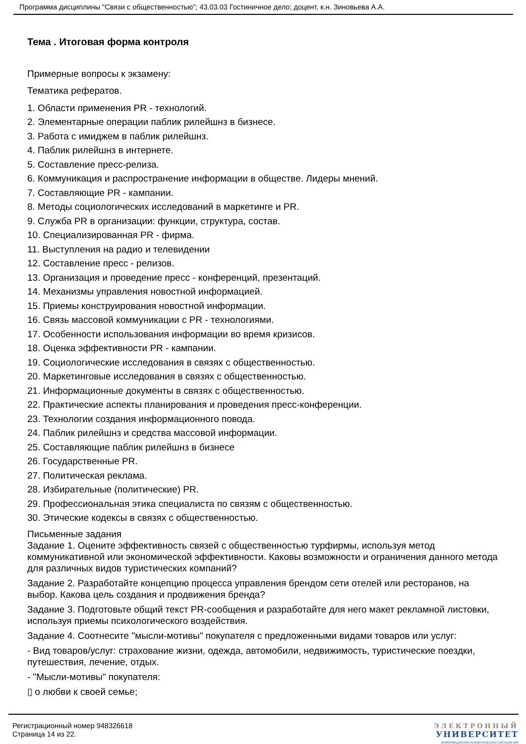Программа дисциплины "Связи с общественностью"; 43.03.03 Гостиничное дело; доцент, к.н. Зиновьева А.А.
Тема . Итоговая форма контроля
Примерные вопросы к экзамену:
Тематика рефератов.
1. Области применения PR - технологий.
2. Элементарные операции паблик рилейшнз в бизнесе.
3. Работа с имиджем в паблик рилейшнз.
4. Паблик рилейшнз в интернете.
5. Составление пресс-релиза.
6. Коммуникация и распространение информации в обществе. Лидеры мнений.
7. Составляющие PR - кампании.
8. Методы социологических исследований в маркетинге и PR.
9. Служба PR в организации: функции, структура, состав.
10. Специализированная PR - фирма.
11. Выступления на радио и телевидении
12. Составление пресс - релизов.
13. Организация и проведение пресс - конференций, презентаций.
14. Механизмы управления новостной информацией.
15. Приемы конструирования новостной информации.
16. Связь массовой коммуникации с PR - технологиями.
17. Особенности использования информации во время кризисов.
18. Оценка эффективности PR - кампании.
19. Социологические исследования в связях с общественностью.
20. Маркетинговые исследования в связях с общественностью.
21. Информационные документы в связях с общественностью.
22. Практические аспекты планирования и проведения пресс-конференции.
23. Технологии создания информационного повода.
24. Паблик рилейшнз и средства массовой информации.
25. Составляющие паблик рилейшнз в бизнесе
26. Государственные PR.
27. Политическая реклама.
28. Избирательные (политические) PR.
29. Профессиональная этика специалиста по связям с общественностью.
30. Этические кодексы в связях с общественностью.
Письменные задания
Задание 1. Оцените эффективность связей с общественностью турфирмы, используя метод коммуникативной или экономической эффективности. Каковы возможности и ограничения данного метода для различных видов туристических компаний?
Задание 2. Разработайте концепцию процесса управления брендом сети отелей или ресторанов, на выбор. Какова цель создания и продвижения бренда?
Задание 3. Подготовьте общий текст PR-сообщения и разработайте для него макет рекламной листовки, используя приемы психологического воздействия.
Задание 4. Соотнесите "мысли-мотивы" покупателя с предложенными видами товаров или услуг:
- Вид товаров/услуг: страхование жизни, одежда, автомобили, недвижимость, туристические поездки, путешествия, лечение, отдых.
- "Мысли-мотивы" покупателя:
▯ о любви к своей семье;
Регистрационный номер 948326618
Страница 14 из 22.
ЭЛЕКТРОННЫЙ
УНИВЕРСИТЕТ
ИНФОРМАЦИОННО-АНАЛИТИЧЕСКАЯ СИСТЕМА КФУ